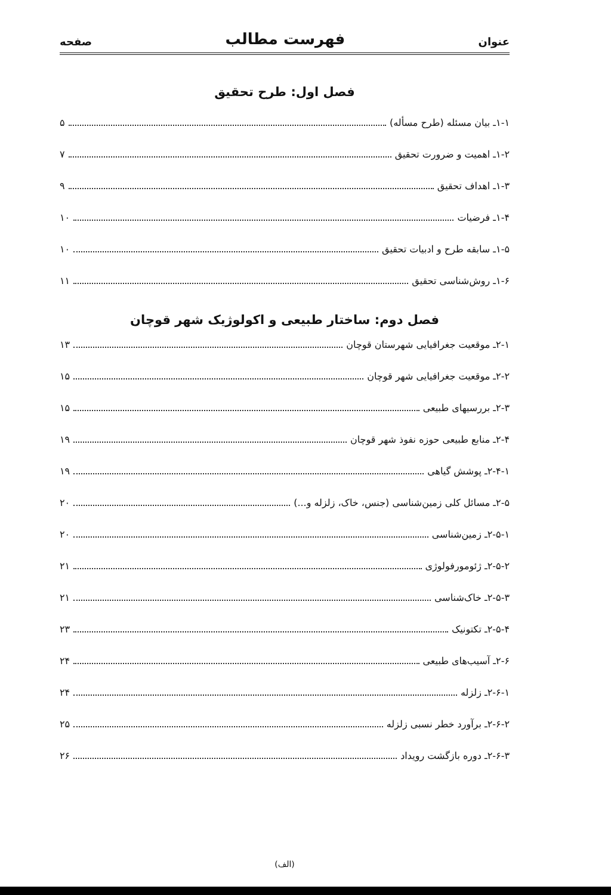عنوان فهرست مطالب صفحه
فصل اول: طرح تحقیق
۱-۱ـ بیان مسئله (طرح مسأله) ۵
۱-۲ـ اهمیت و ضرورت تحقیق ۷
۱-۳ـ اهداف تحقیق ۹
۱-۴ـ فرضیات ۱۰
۱-۵ـ سابقه طرح و ادبیات تحقیق ۱۰
۱-۶ـ روش‌شناسی تحقیق ۱۱
فصل دوم: ساختار طبیعی و اکولوژیک شهر قوچان
۲-۱ـ موقعیت جغرافیایی شهرستان قوچان ۱۳
۲-۲ـ موقعیت جغرافیایی شهر قوچان ۱۵
۲-۳ـ بررسیهای طبیعی ۱۵
۲-۴ـ منابع طبیعی حوزه نفوذ شهر قوچان ۱۹
۲-۴-۱ـ پوشش گیاهی ۱۹
۲-۵ـ مسائل کلی زمین‌شناسی (جنس، خاک، زلزله و...) ۲۰
۲-۵-۱ـ زمین‌شناسی ۲۰
۲-۵-۲ـ ژئومورفولوژی ۲۱
۲-۵-۳ـ خاک‌شناسی ۲۱
۲-۵-۴ـ تکتونیک ۲۳
۲-۶ـ آسیب‌های طبیعی ۲۴
۲-۶-۱ـ زلزله ۲۴
۲-۶-۲ـ برآورد خطر نسبی زلزله ۲۵
۲-۶-۳ـ دوره بازگشت رویداد ۲۶
(الف)